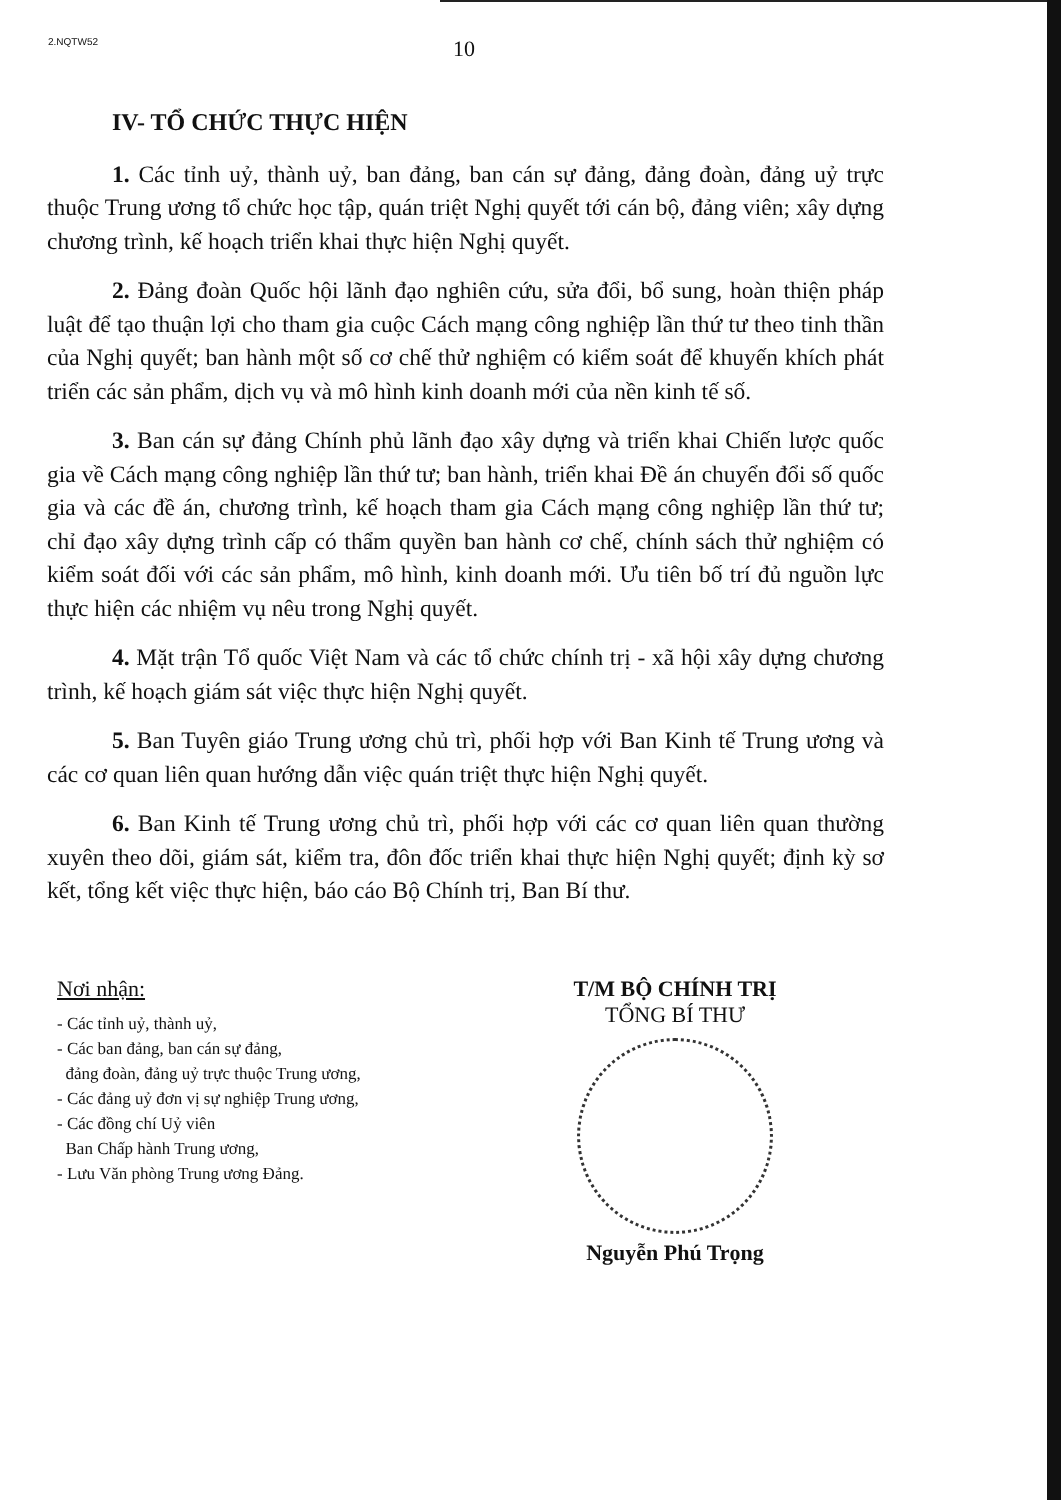2.NQTW52
10
IV- TỔ CHỨC THỰC HIỆN
1. Các tỉnh uỷ, thành uỷ, ban đảng, ban cán sự đảng, đảng đoàn, đảng uỷ trực thuộc Trung ương tổ chức học tập, quán triệt Nghị quyết tới cán bộ, đảng viên; xây dựng chương trình, kế hoạch triển khai thực hiện Nghị quyết.
2. Đảng đoàn Quốc hội lãnh đạo nghiên cứu, sửa đổi, bổ sung, hoàn thiện pháp luật để tạo thuận lợi cho tham gia cuộc Cách mạng công nghiệp lần thứ tư theo tinh thần của Nghị quyết; ban hành một số cơ chế thử nghiệm có kiểm soát để khuyến khích phát triển các sản phẩm, dịch vụ và mô hình kinh doanh mới của nền kinh tế số.
3. Ban cán sự đảng Chính phủ lãnh đạo xây dựng và triển khai Chiến lược quốc gia về Cách mạng công nghiệp lần thứ tư; ban hành, triển khai Đề án chuyển đổi số quốc gia và các đề án, chương trình, kế hoạch tham gia Cách mạng công nghiệp lần thứ tư; chỉ đạo xây dựng trình cấp có thẩm quyền ban hành cơ chế, chính sách thử nghiệm có kiểm soát đối với các sản phẩm, mô hình, kinh doanh mới. Ưu tiên bố trí đủ nguồn lực thực hiện các nhiệm vụ nêu trong Nghị quyết.
4. Mặt trận Tổ quốc Việt Nam và các tổ chức chính trị - xã hội xây dựng chương trình, kế hoạch giám sát việc thực hiện Nghị quyết.
5. Ban Tuyên giáo Trung ương chủ trì, phối hợp với Ban Kinh tế Trung ương và các cơ quan liên quan hướng dẫn việc quán triệt thực hiện Nghị quyết.
6. Ban Kinh tế Trung ương chủ trì, phối hợp với các cơ quan liên quan thường xuyên theo dõi, giám sát, kiểm tra, đôn đốc triển khai thực hiện Nghị quyết; định kỳ sơ kết, tổng kết việc thực hiện, báo cáo Bộ Chính trị, Ban Bí thư.
Nơi nhận:
- Các tỉnh uỷ, thành uỷ,
- Các ban đảng, ban cán sự đảng,
đảng đoàn, đảng uỷ trực thuộc Trung ương,
- Các đảng uỷ đơn vị sự nghiệp Trung ương,
- Các đồng chí Uỷ viên
Ban Chấp hành Trung ương,
- Lưu Văn phòng Trung ương Đảng.
T/M BỘ CHÍNH TRỊ
TỔNG BÍ THƯ
Nguyễn Phú Trọng